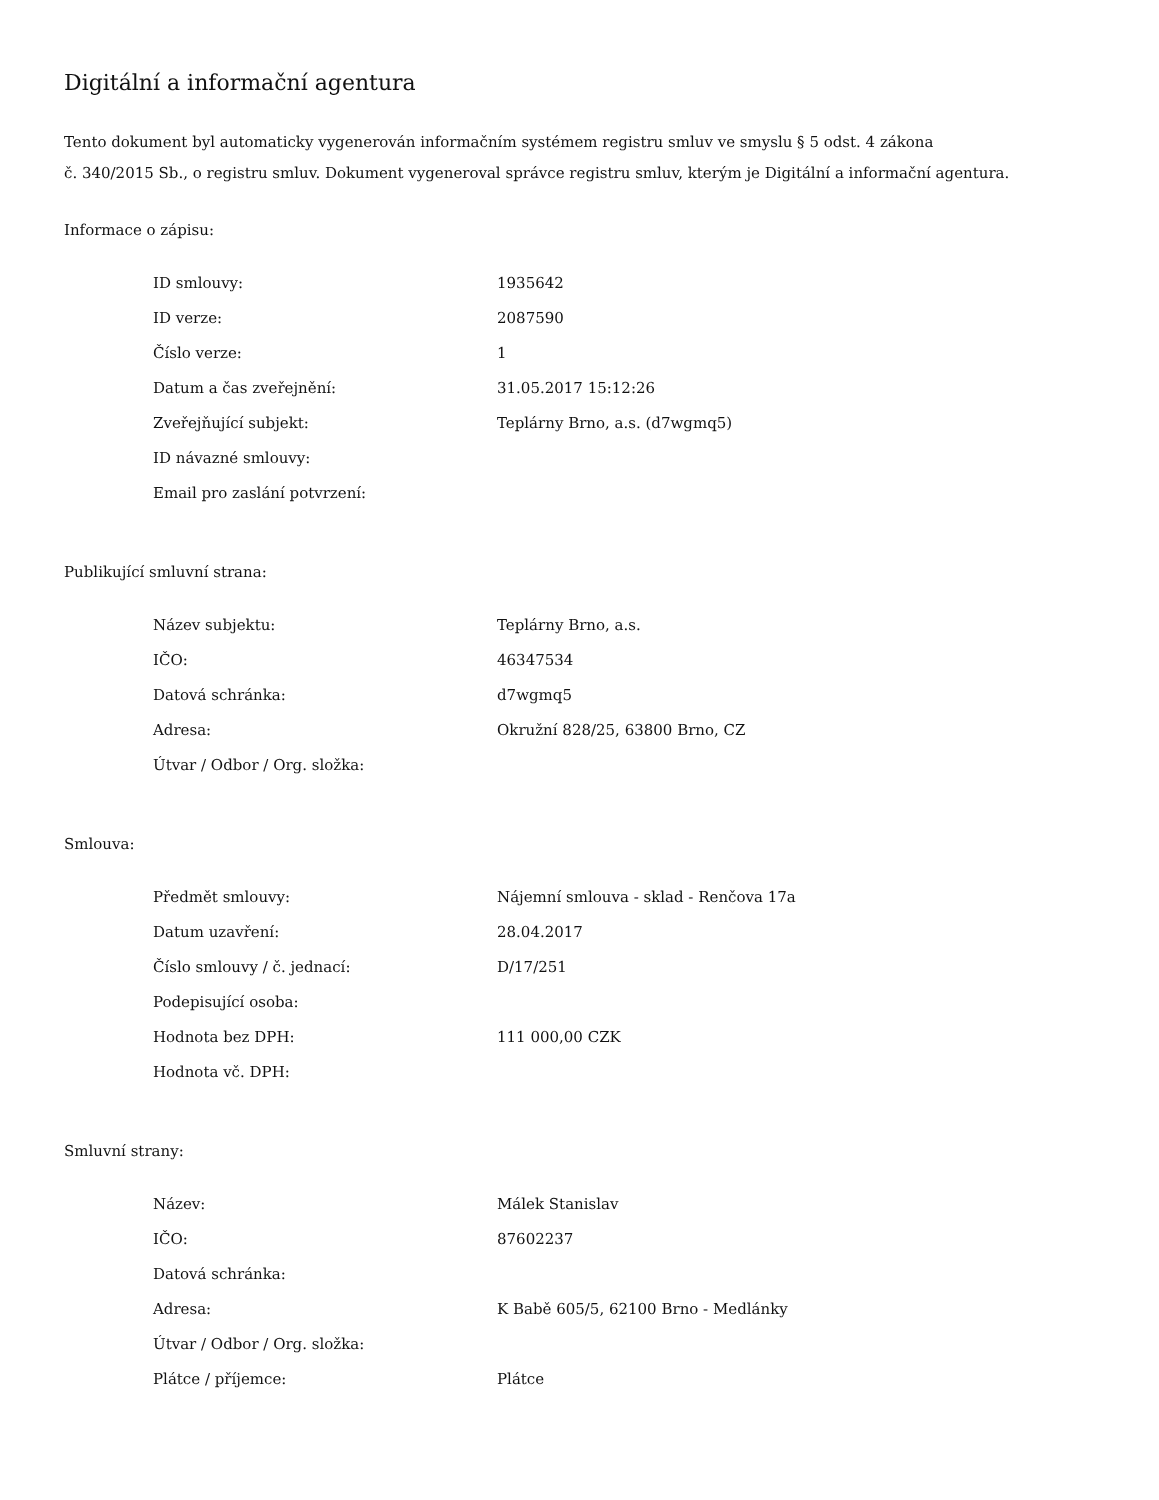Digitální a informační agentura
Tento dokument byl automaticky vygenerován informačním systémem registru smluv ve smyslu § 5 odst. 4 zákona
č. 340/2015 Sb., o registru smluv. Dokument vygeneroval správce registru smluv, kterým je Digitální a informační agentura.
Informace o zápisu:
| ID smlouvy: | 1935642 |
| ID verze: | 2087590 |
| Číslo verze: | 1 |
| Datum a čas zveřejnění: | 31.05.2017 15:12:26 |
| Zveřejňující subjekt: | Teplárny Brno, a.s. (d7wgmq5) |
| ID návazné smlouvy: | |
| Email pro zaslání potvrzení: | |
Publikující smluvní strana:
| Název subjektu: | Teplárny Brno, a.s. |
| IČO: | 46347534 |
| Datová schránka: | d7wgmq5 |
| Adresa: | Okružní 828/25, 63800 Brno, CZ |
| Útvar / Odbor / Org. složka: | |
Smlouva:
| Předmět smlouvy: | Nájemní smlouva - sklad - Renčova 17a |
| Datum uzavření: | 28.04.2017 |
| Číslo smlouvy / č. jednací: | D/17/251 |
| Podepisující osoba: | |
| Hodnota bez DPH: | 111 000,00 CZK |
| Hodnota vč. DPH: | |
Smluvní strany:
| Název: | Málek Stanislav |
| IČO: | 87602237 |
| Datová schránka: | |
| Adresa: | K Babě 605/5, 62100 Brno - Medlánky |
| Útvar / Odbor / Org. složka: | |
| Plátce / příjemce: | Plátce |